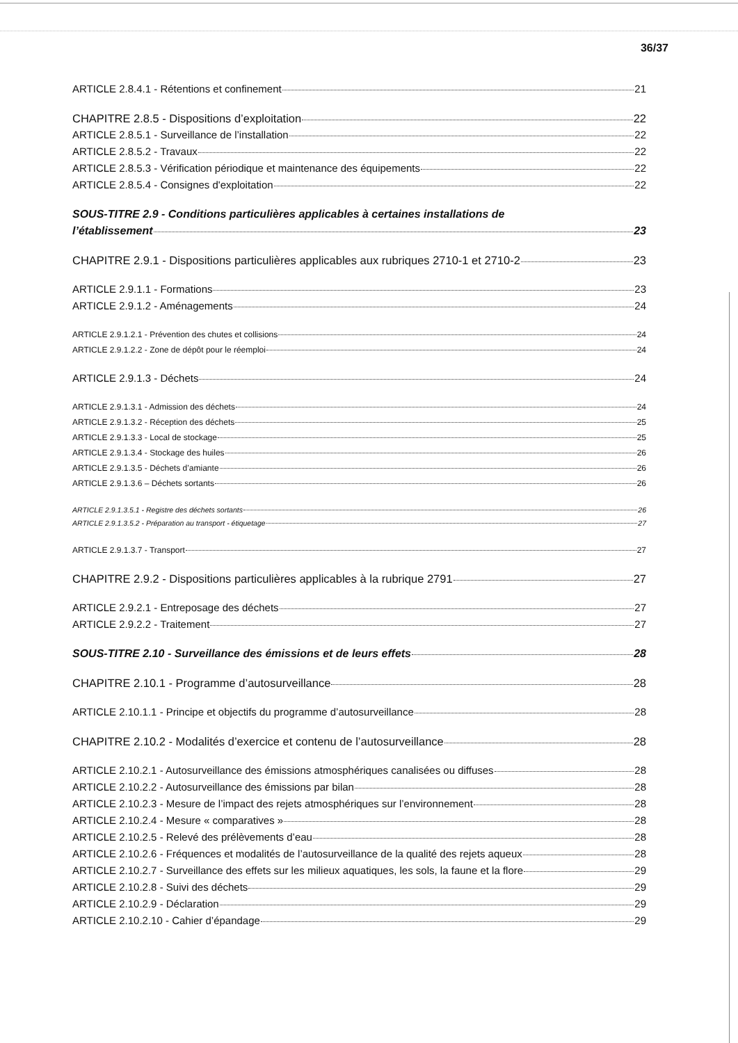36/37
ARTICLE 2.8.4.1 - Rétentions et confinement 21
CHAPITRE 2.8.5 - Dispositions d’exploitation 22
ARTICLE 2.8.5.1 - Surveillance de l’installation 22
ARTICLE 2.8.5.2 - Travaux 22
ARTICLE 2.8.5.3 - Vérification périodique et maintenance des équipements 22
ARTICLE 2.8.5.4 - Consignes d'exploitation 22
SOUS-TITRE 2.9 - Conditions particulières applicables à certaines installations de
l’établissement 23
CHAPITRE 2.9.1 - Dispositions particulières applicables aux rubriques 2710-1 et 2710-2 23
ARTICLE 2.9.1.1 - Formations 23
ARTICLE 2.9.1.2 - Aménagements 24
ARTICLE 2.9.1.2.1 - Prévention des chutes et collisions 24
ARTICLE 2.9.1.2.2 - Zone de dépôt pour le réemploi 24
ARTICLE 2.9.1.3 - Déchets 24
ARTICLE 2.9.1.3.1 - Admission des déchets 24
ARTICLE 2.9.1.3.2 - Réception des déchets 25
ARTICLE 2.9.1.3.3 - Local de stockage 25
ARTICLE 2.9.1.3.4 - Stockage des huiles 26
ARTICLE 2.9.1.3.5 - Déchets d’amiante 26
ARTICLE 2.9.1.3.6 – Déchets sortants 26
ARTICLE 2.9.1.3.5.1 - Registre des déchets sortants 26
ARTICLE 2.9.1.3.5.2 - Préparation au transport - étiquetage 27
ARTICLE 2.9.1.3.7 - Transport 27
CHAPITRE 2.9.2 - Dispositions particulières applicables à la rubrique 2791 27
ARTICLE 2.9.2.1 - Entreposage des déchets 27
ARTICLE 2.9.2.2 - Traitement 27
SOUS-TITRE 2.10 - Surveillance des émissions et de leurs effets 28
CHAPITRE 2.10.1 - Programme d’autosurveillance 28
ARTICLE 2.10.1.1 - Principe et objectifs du programme d’autosurveillance 28
CHAPITRE 2.10.2 - Modalités d’exercice et contenu de l’autosurveillance 28
ARTICLE 2.10.2.1 - Autosurveillance des émissions atmosphériques canalisées ou diffuses 28
ARTICLE 2.10.2.2 - Autosurveillance des émissions par bilan 28
ARTICLE 2.10.2.3 - Mesure de l’impact des rejets atmosphériques sur l’environnement 28
ARTICLE 2.10.2.4 - Mesure « comparatives » 28
ARTICLE 2.10.2.5 - Relevé des prélèvements d’eau 28
ARTICLE 2.10.2.6 - Fréquences et modalités de l’autosurveillance de la qualité des rejets aqueux 28
ARTICLE 2.10.2.7 - Surveillance des effets sur les milieux aquatiques, les sols, la faune et la flore 29
ARTICLE 2.10.2.8 - Suivi des déchets 29
ARTICLE 2.10.2.9 - Déclaration 29
ARTICLE 2.10.2.10 - Cahier d’épandage 29